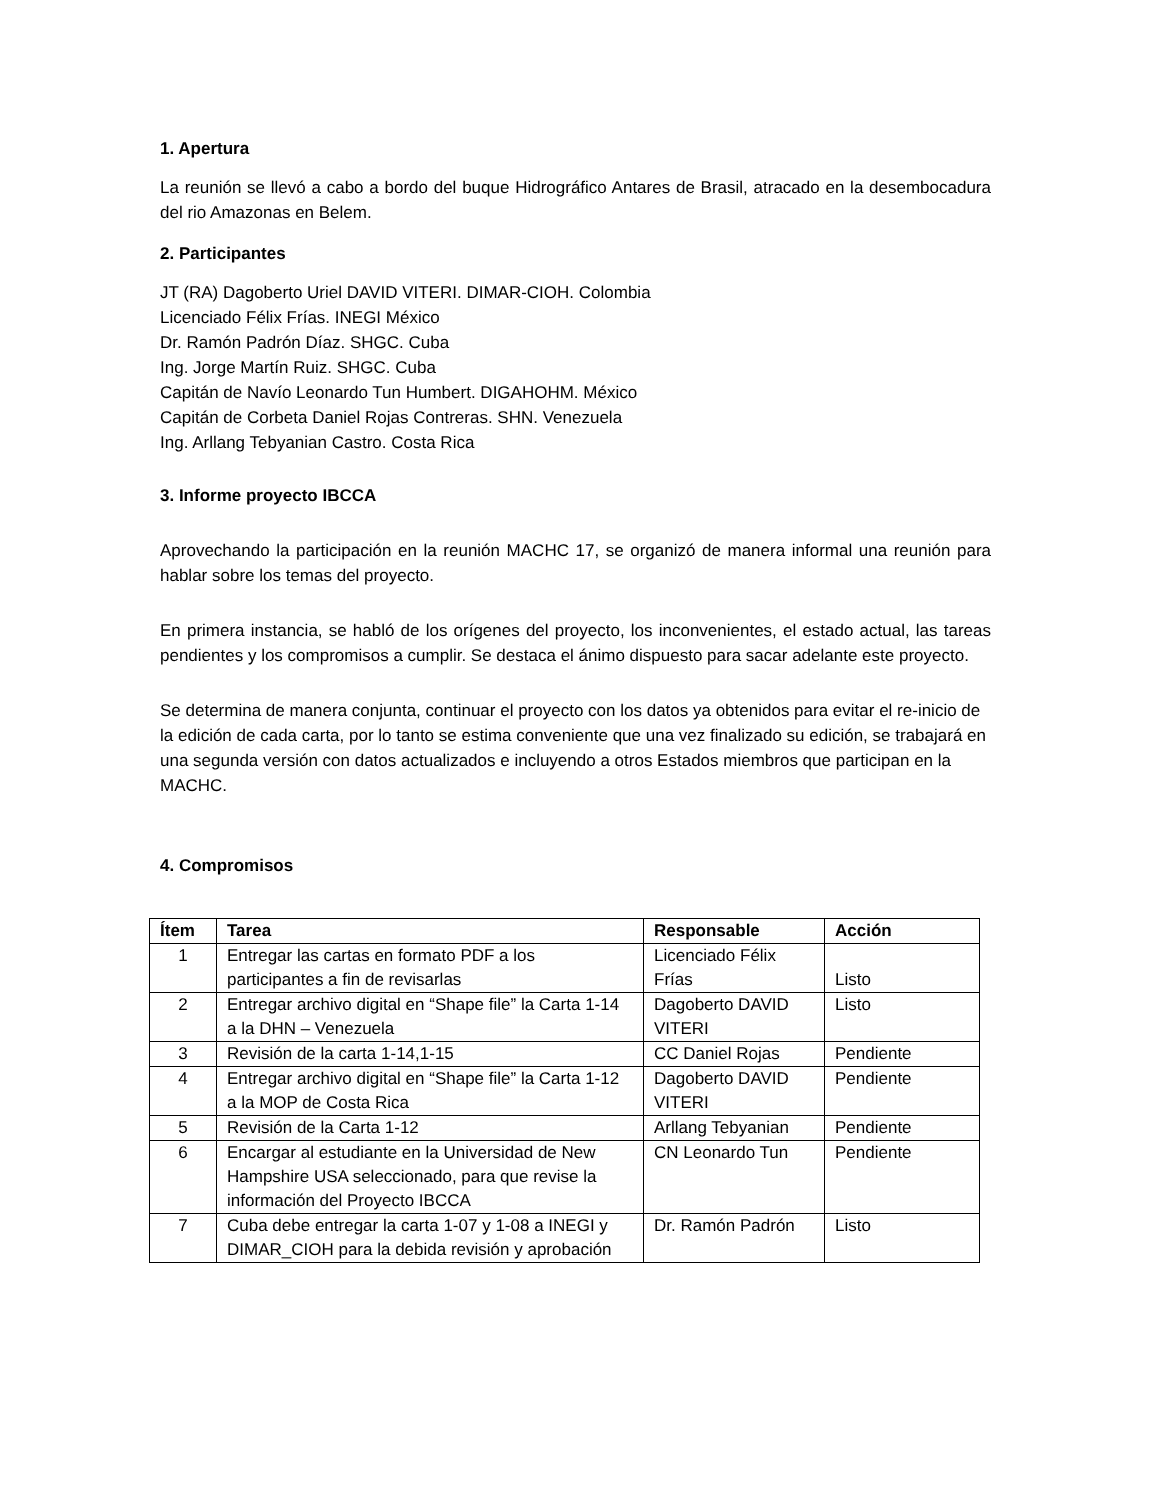1. Apertura
La reunión se llevó a cabo a bordo del buque Hidrográfico Antares de Brasil, atracado en la desembocadura del rio Amazonas en Belem.
2. Participantes
JT (RA) Dagoberto Uriel DAVID VITERI. DIMAR-CIOH. Colombia
Licenciado Félix Frías. INEGI México
Dr. Ramón Padrón Díaz. SHGC. Cuba
Ing. Jorge Martín Ruiz. SHGC. Cuba
Capitán de Navío Leonardo Tun Humbert. DIGAHOHM. México
Capitán de Corbeta Daniel Rojas Contreras. SHN. Venezuela
Ing. Arllang Tebyanian Castro. Costa Rica
3. Informe proyecto IBCCA
Aprovechando la participación en la reunión MACHC 17, se organizó de manera informal una reunión para hablar sobre los temas del proyecto.
En primera instancia, se habló de los orígenes del proyecto, los inconvenientes, el estado actual, las tareas pendientes y los compromisos a cumplir. Se destaca el ánimo dispuesto para sacar adelante este proyecto.
Se determina de manera conjunta, continuar el proyecto con los datos ya obtenidos para evitar el re-inicio de la edición de cada carta, por lo tanto se estima conveniente que una vez finalizado su edición, se trabajará en una segunda versión con datos actualizados e incluyendo a otros Estados miembros que participan en la MACHC.
4. Compromisos
| Ítem | Tarea | Responsable | Acción |
| --- | --- | --- | --- |
| 1 | Entregar las cartas en formato PDF a los participantes a fin de revisarlas | Licenciado Félix Frías | Listo |
| 2 | Entregar archivo digital en “Shape file” la Carta 1-14 a la DHN – Venezuela | Dagoberto DAVID VITERI | Listo |
| 3 | Revisión de la carta 1-14,1-15 | CC Daniel Rojas | Pendiente |
| 4 | Entregar archivo digital en “Shape file” la Carta 1-12 a la MOP de Costa Rica | Dagoberto DAVID VITERI | Pendiente |
| 5 | Revisión de la Carta 1-12 | Arllang Tebyanian | Pendiente |
| 6 | Encargar al estudiante en la Universidad de New Hampshire USA seleccionado, para que revise la información del Proyecto IBCCA | CN Leonardo Tun | Pendiente |
| 7 | Cuba debe entregar la carta 1-07 y 1-08 a INEGI y DIMAR_CIOH para la debida revisión y aprobación | Dr. Ramón Padrón | Listo |